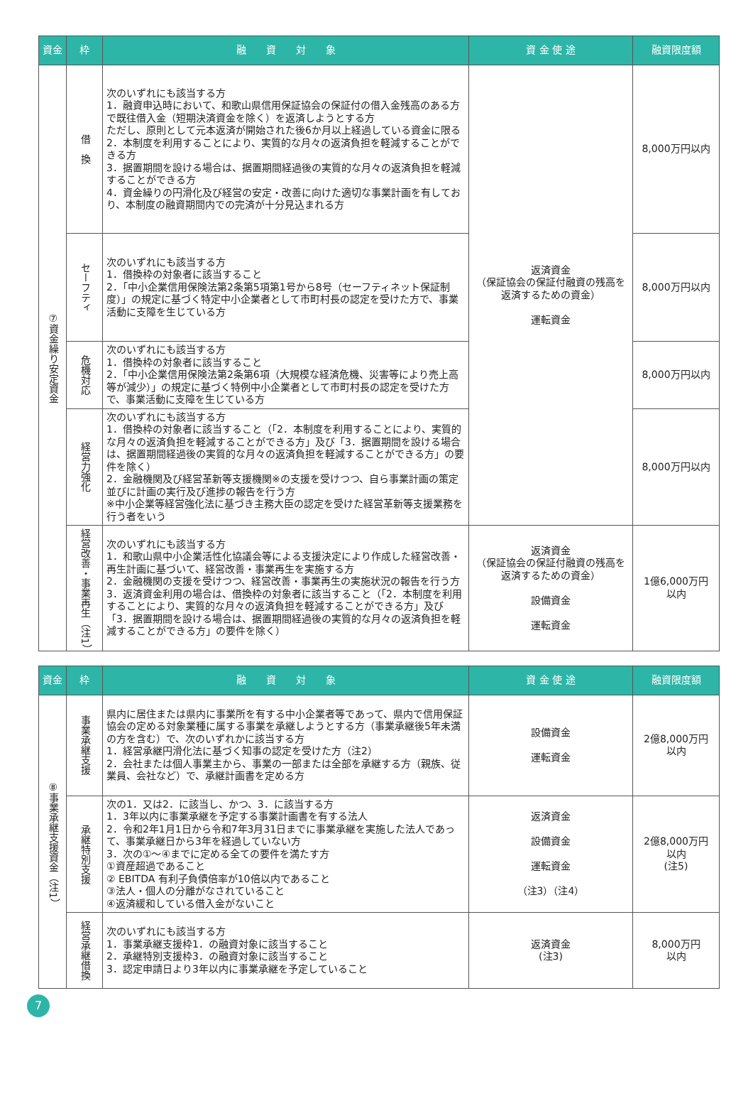| 資金 | 枠 | 融 資 対 象 | 資 金 使 途 | 融資限度額 |
| --- | --- | --- | --- | --- |
| ⑦資金繰り安定資金 | 借 換 | 次のいずれにも該当する方 1．融資申込時において、和歌山県信用保証協会の保証付の借入金残高のある方で既往借入金（短期決済資金を除く）を返済しようとする方 ただし、原則として元本返済が開始された後6か月以上経過している資金に限る 2．本制度を利用することにより、実質的な月々の返済負担を軽減することができる方 3．据置期間を設ける場合は、据置期間経過後の実質的な月々の返済負担を軽減することができる方 4．資金繰りの円滑化及び経営の安定・改善に向けた適切な事業計画を有しており、本制度の融資期間内での完済が十分見込まれる方 | 返済資金 （保証協会の保証付融資の残高を返済するための資金） 運転資金 | 8,000万円以内 |
| | セーフティ | 次のいずれにも該当する方 1．借換枠の対象者に該当すること 2．「中小企業信用保険法第2条第5項第1号から8号（セーフティネット保証制度）」の規定に基づく特定中小企業者として市町村長の認定を受けた方で、事業活動に支障を生じている方 | | 8,000万円以内 |
| | 危機対応 | 次のいずれにも該当する方 1．借換枠の対象者に該当すること 2．「中小企業信用保険法第2条第6項（大規模な経済危機、災害等により売上高等が減少）」の規定に基づく特例中小企業者として市町村長の認定を受けた方で、事業活動に支障を生じている方 | | 8,000万円以内 |
| | 経営力強化 | 次のいずれにも該当する方 1．借換枠の対象者に該当すること（「2．本制度を利用することにより、実質的な月々の返済負担を軽減することができる方」及び「3．据置期間を設ける場合は、据置期間経過後の実質的な月々の返済負担を軽減することができる方」の要件を除く） 2．金融機関及び経営革新等支援機関※の支援を受けつつ、自ら事業計画の策定並びに計画の実行及び進捗の報告を行う方 ※中小企業等経営強化法に基づき主務大臣の認定を受けた経営革新等支援業務を行う者をいう | | 8,000万円以内 |
| | 経営改善・事業再生（注1） | 次のいずれにも該当する方 1．和歌山県中小企業活性化協議会等による支援決定により作成した経営改善・再生計画に基づいて、経営改善・事業再生を実施する方 2．金融機関の支援を受けつつ、経営改善・事業再生の実施状況の報告を行う方 3．返済資金利用の場合は、借換枠の対象者に該当すること（「2．本制度を利用することにより、実質的な月々の返済負担を軽減することができる方」及び「3．据置期間を設ける場合は、据置期間経過後の実質的な月々の返済負担を軽減することができる方」の要件を除く） | 返済資金 （保証協会の保証付融資の残高を返済するための資金） 設備資金 運転資金 | 1億6,000万円 以内 |
| 資金 | 枠 | 融 資 対 象 | 資 金 使 途 | 融資限度額 |
| --- | --- | --- | --- | --- |
| ⑧事業承継支援資金（注1） | 事業承継支援 | 県内に居住または県内に事業所を有する中小企業者等であって、県内で信用保証協会の定める対象業種に属する事業を承継しようとする方（事業承継後5年未満の方を含む）で、次のいずれかに該当する方 1．経営承継円滑化法に基づく知事の認定を受けた方（注2） 2．会社または個人事業主から、事業の一部または全部を承継する方（親族、従業員、会社など）で、承継計画書を定める方 | 設備資金 運転資金 | 2億8,000万円 以内 |
| | 承継特別支援 | 次の1．又は2．に該当し、かつ、3．に該当する方 1．3年以内に事業承継を予定する事業計画書を有する法人 2．令和2年1月1日から令和7年3月31日までに事業承継を実施した法人であって、事業承継日から3年を経過していない方 3．次の①～④までに定める全ての要件を満たす方 ①資産超過であること ② EBITDA 有利子負債倍率が10倍以内であること ③法人・個人の分離がなされていること ④返済緩和している借入金がないこと | 返済資金 設備資金 運転資金 （注3）（注4） | 2億8,000万円 以内 (注5) |
| | 経営承継借換 | 次のいずれにも該当する方 1．事業承継支援枠1．の融資対象に該当すること 2．承継特別支援枠3．の融資対象に該当すること 3．認定申請日より3年以内に事業承継を予定していること | 返済資金 (注3) | 8,000万円 以内 |
7